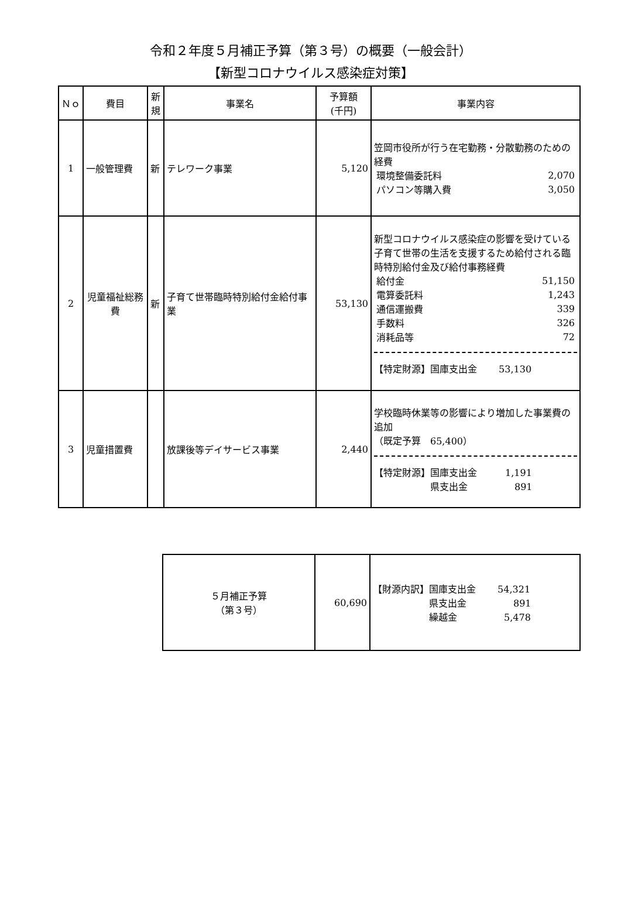令和２年度５月補正予算（第３号）の概要（一般会計）
【新型コロナウイルス感染症対策】
| Ｎｏ | 費目 | 新 規 | 事業名 | 予算額 (千円) | 事業内容 |
| --- | --- | --- | --- | --- | --- |
| 1 | 一般管理費 | 新 | テレワーク事業 | 5,120 | 笠岡市役所が行う在宅勤務・分散勤務のための経費 / 環境整備委託料 / 2,070 / / パソコン等購入費 / 3,050 / |
| 2 | 児童福祉総務費 | 新 | 子育て世帯臨時特別給付金給付事業 | 53,130 | 新型コロナウイルス感染症の影響を受けている子育て世帯の生活を支援するため給付される臨時特別給付金及び給付事務経費 / 給付金 / 51,150 / / 電算委託料 / 1,243 / / 通信運搬費 / 339 / / 手数料 / 326 / / 消耗品等 / 72 / 【特定財源】国庫支出金 53,130 |
| 3 | 児童措置費 | | 放課後等デイサービス事業 | 2,440 | 学校臨時休業等の影響により増加した事業費の追加 （既定予算 65,400） 【特定財源】国庫支出金 1,191 県支出金 891 |
| ５月補正予算 （第３号） | 60,690 | 【財源内訳】国庫支出金 54,321 県支出金 891 繰越金 5,478 |